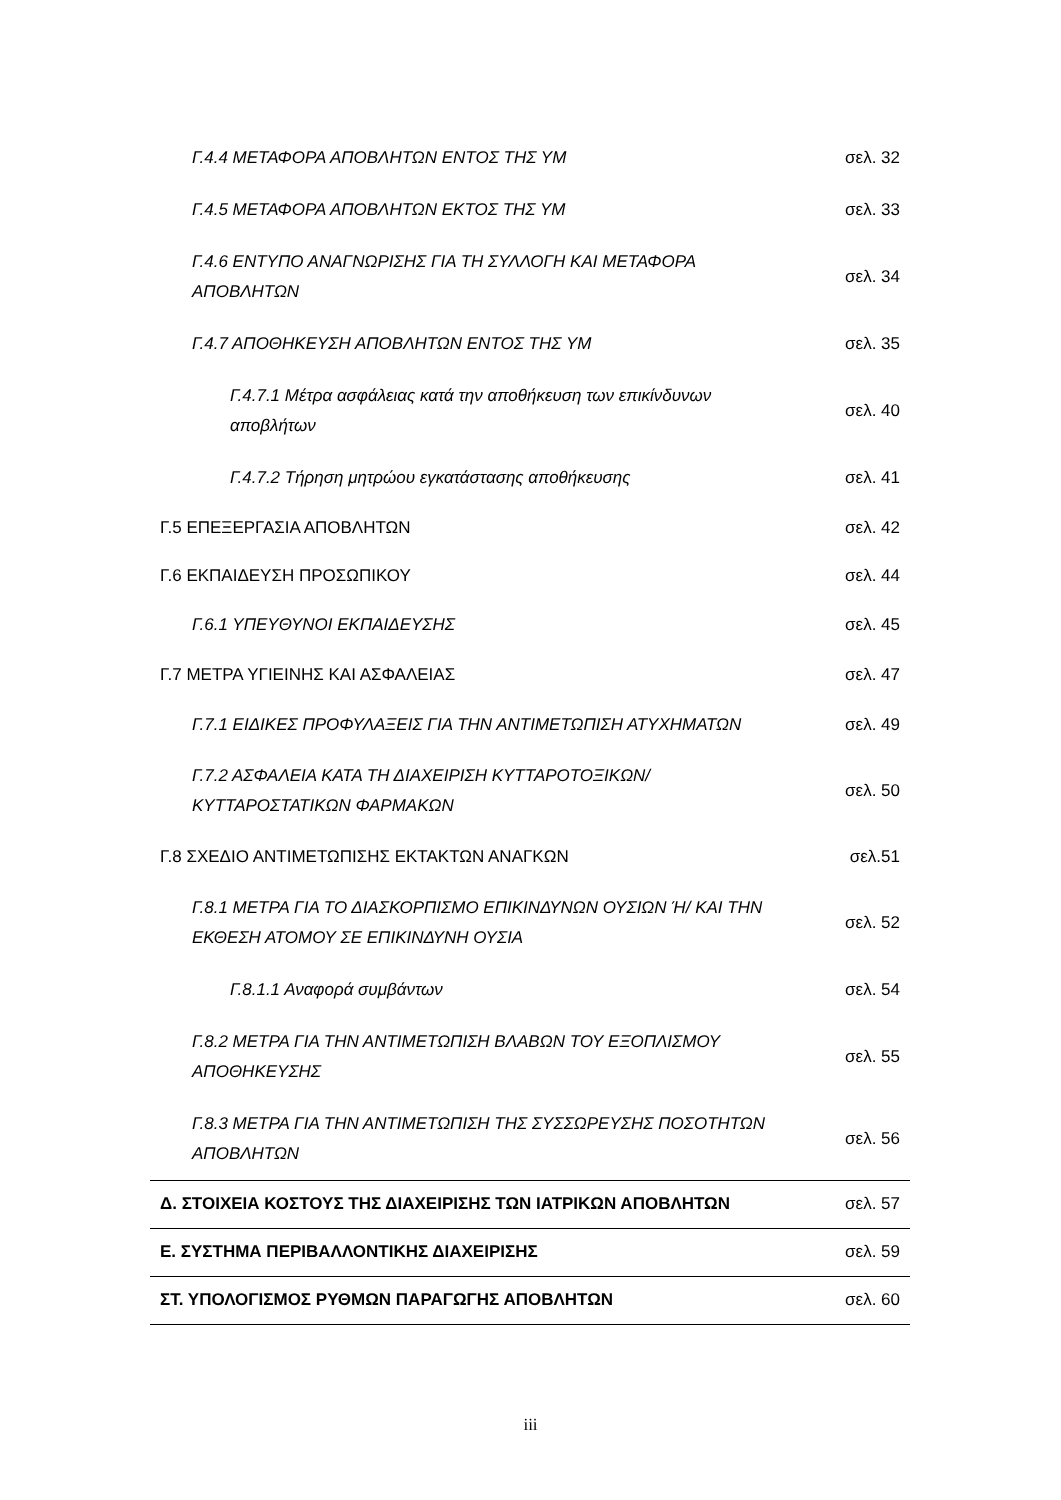| Γ.4.4 ΜΕΤΑΦΟΡΑ ΑΠΟΒΛΗΤΩΝ ΕΝΤΟΣ ΤΗΣ ΥΜ | σελ. 32 |
| Γ.4.5 ΜΕΤΑΦΟΡΑ ΑΠΟΒΛΗΤΩΝ ΕΚΤΟΣ ΤΗΣ ΥΜ | σελ. 33 |
| Γ.4.6 ΕΝΤΥΠΟ ΑΝΑΓΝΩΡΙΣΗΣ ΓΙΑ ΤΗ ΣΥΛΛΟΓΗ ΚΑΙ ΜΕΤΑΦΟΡΑ ΑΠΟΒΛΗΤΩΝ | σελ. 34 |
| Γ.4.7 ΑΠΟΘΗΚΕΥΣΗ ΑΠΟΒΛΗΤΩΝ ΕΝΤΟΣ ΤΗΣ ΥΜ | σελ. 35 |
| Γ.4.7.1 Μέτρα ασφάλειας κατά την αποθήκευση των επικίνδυνων αποβλήτων | σελ. 40 |
| Γ.4.7.2 Τήρηση μητρώου εγκατάστασης αποθήκευσης | σελ. 41 |
| Γ.5 ΕΠΕΞΕΡΓΑΣΙΑ ΑΠΟΒΛΗΤΩΝ | σελ. 42 |
| Γ.6 ΕΚΠΑΙΔΕΥΣΗ ΠΡΟΣΩΠΙΚΟΥ | σελ. 44 |
| Γ.6.1 ΥΠΕΥΘΥΝΟΙ ΕΚΠΑΙΔΕΥΣΗΣ | σελ. 45 |
| Γ.7 ΜΕΤΡΑ ΥΓΙΕΙΝΗΣ ΚΑΙ ΑΣΦΑΛΕΙΑΣ | σελ. 47 |
| Γ.7.1 ΕΙΔΙΚΕΣ ΠΡΟΦΥΛΑΞΕΙΣ ΓΙΑ ΤΗΝ ΑΝΤΙΜΕΤΩΠΙΣΗ ΑΤΥΧΗΜΑΤΩΝ | σελ. 49 |
| Γ.7.2 ΑΣΦΑΛΕΙΑ ΚΑΤΑ ΤΗ ΔΙΑΧΕΙΡΙΣΗ ΚΥΤΤΑΡΟΤΟΞΙΚΩΝ/ ΚΥΤΤΑΡΟΣΤΑΤΙΚΩΝ ΦΑΡΜΑΚΩΝ | σελ. 50 |
| Γ.8 ΣΧΕΔΙΟ ΑΝΤΙΜΕΤΩΠΙΣΗΣ ΕΚΤΑΚΤΩΝ ΑΝΑΓΚΩΝ | σελ.51 |
| Γ.8.1 ΜΕΤΡΑ ΓΙΑ ΤΟ ΔΙΑΣΚΟΡΠΙΣΜΟ ΕΠΙΚΙΝΔΥΝΩΝ ΟΥΣΙΩΝ Ή/ ΚΑΙ ΤΗΝ ΕΚΘΕΣΗ ΑΤΟΜΟΥ ΣΕ ΕΠΙΚΙΝΔΥΝΗ ΟΥΣΙΑ | σελ. 52 |
| Γ.8.1.1 Αναφορά συμβάντων | σελ. 54 |
| Γ.8.2 ΜΕΤΡΑ ΓΙΑ ΤΗΝ ΑΝΤΙΜΕΤΩΠΙΣΗ ΒΛΑΒΩΝ ΤΟΥ ΕΞΟΠΛΙΣΜΟΥ ΑΠΟΘΗΚΕΥΣΗΣ | σελ. 55 |
| Γ.8.3 ΜΕΤΡΑ ΓΙΑ ΤΗΝ ΑΝΤΙΜΕΤΩΠΙΣΗ ΤΗΣ ΣΥΣΣΩΡΕΥΣΗΣ ΠΟΣΟΤΗΤΩΝ ΑΠΟΒΛΗΤΩΝ | σελ. 56 |
| Δ. ΣΤΟΙΧΕΙΑ ΚΟΣΤΟΥΣ ΤΗΣ ΔΙΑΧΕΙΡΙΣΗΣ ΤΩΝ ΙΑΤΡΙΚΩΝ ΑΠΟΒΛΗΤΩΝ | σελ. 57 |
| Ε. ΣΥΣΤΗΜΑ ΠΕΡΙΒΑΛΛΟΝΤΙΚΗΣ ΔΙΑΧΕΙΡΙΣΗΣ | σελ. 59 |
| ΣΤ. ΥΠΟΛΟΓΙΣΜΟΣ ΡΥΘΜΩΝ ΠΑΡΑΓΩΓΗΣ ΑΠΟΒΛΗΤΩΝ | σελ. 60 |
iii